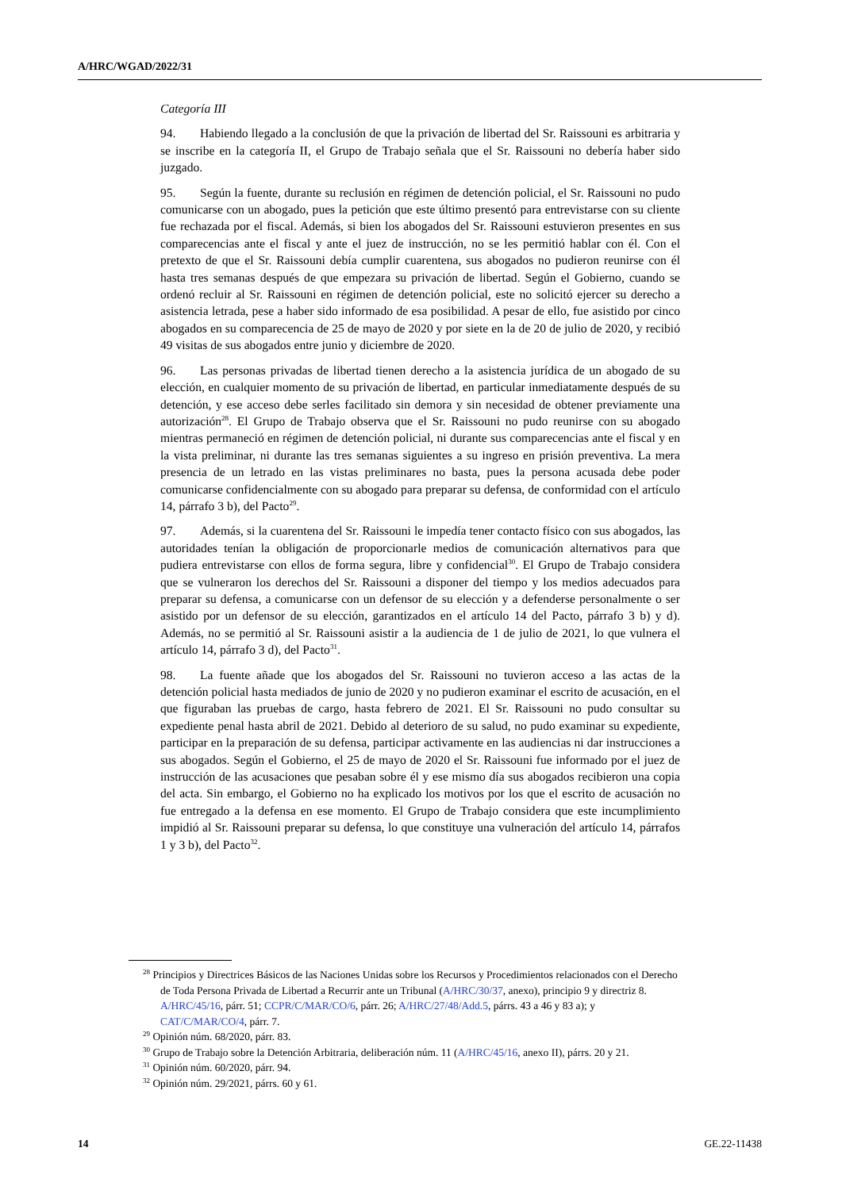A/HRC/WGAD/2022/31
Categoría III
94. Habiendo llegado a la conclusión de que la privación de libertad del Sr. Raissouni es arbitraria y se inscribe en la categoría II, el Grupo de Trabajo señala que el Sr. Raissouni no debería haber sido juzgado.
95. Según la fuente, durante su reclusión en régimen de detención policial, el Sr. Raissouni no pudo comunicarse con un abogado, pues la petición que este último presentó para entrevistarse con su cliente fue rechazada por el fiscal. Además, si bien los abogados del Sr. Raissouni estuvieron presentes en sus comparecencias ante el fiscal y ante el juez de instrucción, no se les permitió hablar con él. Con el pretexto de que el Sr. Raissouni debía cumplir cuarentena, sus abogados no pudieron reunirse con él hasta tres semanas después de que empezara su privación de libertad. Según el Gobierno, cuando se ordenó recluir al Sr. Raissouni en régimen de detención policial, este no solicitó ejercer su derecho a asistencia letrada, pese a haber sido informado de esa posibilidad. A pesar de ello, fue asistido por cinco abogados en su comparecencia de 25 de mayo de 2020 y por siete en la de 20 de julio de 2020, y recibió 49 visitas de sus abogados entre junio y diciembre de 2020.
96. Las personas privadas de libertad tienen derecho a la asistencia jurídica de un abogado de su elección, en cualquier momento de su privación de libertad, en particular inmediatamente después de su detención, y ese acceso debe serles facilitado sin demora y sin necesidad de obtener previamente una autorización<sup>28</sup>. El Grupo de Trabajo observa que el Sr. Raissouni no pudo reunirse con su abogado mientras permaneció en régimen de detención policial, ni durante sus comparecencias ante el fiscal y en la vista preliminar, ni durante las tres semanas siguientes a su ingreso en prisión preventiva. La mera presencia de un letrado en las vistas preliminares no basta, pues la persona acusada debe poder comunicarse confidencialmente con su abogado para preparar su defensa, de conformidad con el artículo 14, párrafo 3 b), del Pacto<sup>29</sup>.
97. Además, si la cuarentena del Sr. Raissouni le impedía tener contacto físico con sus abogados, las autoridades tenían la obligación de proporcionarle medios de comunicación alternativos para que pudiera entrevistarse con ellos de forma segura, libre y confidencial<sup>30</sup>. El Grupo de Trabajo considera que se vulneraron los derechos del Sr. Raissouni a disponer del tiempo y los medios adecuados para preparar su defensa, a comunicarse con un defensor de su elección y a defenderse personalmente o ser asistido por un defensor de su elección, garantizados en el artículo 14 del Pacto, párrafo 3 b) y d). Además, no se permitió al Sr. Raissouni asistir a la audiencia de 1 de julio de 2021, lo que vulnera el artículo 14, párrafo 3 d), del Pacto<sup>31</sup>.
98. La fuente añade que los abogados del Sr. Raissouni no tuvieron acceso a las actas de la detención policial hasta mediados de junio de 2020 y no pudieron examinar el escrito de acusación, en el que figuraban las pruebas de cargo, hasta febrero de 2021. El Sr. Raissouni no pudo consultar su expediente penal hasta abril de 2021. Debido al deterioro de su salud, no pudo examinar su expediente, participar en la preparación de su defensa, participar activamente en las audiencias ni dar instrucciones a sus abogados. Según el Gobierno, el 25 de mayo de 2020 el Sr. Raissouni fue informado por el juez de instrucción de las acusaciones que pesaban sobre él y ese mismo día sus abogados recibieron una copia del acta. Sin embargo, el Gobierno no ha explicado los motivos por los que el escrito de acusación no fue entregado a la defensa en ese momento. El Grupo de Trabajo considera que este incumplimiento impidió al Sr. Raissouni preparar su defensa, lo que constituye una vulneración del artículo 14, párrafos 1 y 3 b), del Pacto<sup>32</sup>.
<sup>28</sup> Principios y Directrices Básicos de las Naciones Unidas sobre los Recursos y Procedimientos relacionados con el Derecho de Toda Persona Privada de Libertad a Recurrir ante un Tribunal (A/HRC/30/37, anexo), principio 9 y directriz 8. A/HRC/45/16, párr. 51; CCPR/C/MAR/CO/6, párr. 26; A/HRC/27/48/Add.5, párrs. 43 a 46 y 83 a); y CAT/C/MAR/CO/4, párr. 7.
<sup>29</sup> Opinión núm. 68/2020, párr. 83.
<sup>30</sup> Grupo de Trabajo sobre la Detención Arbitraria, deliberación núm. 11 (A/HRC/45/16, anexo II), párrs. 20 y 21.
<sup>31</sup> Opinión núm. 60/2020, párr. 94.
<sup>32</sup> Opinión núm. 29/2021, párrs. 60 y 61.
14 GE.22-11438